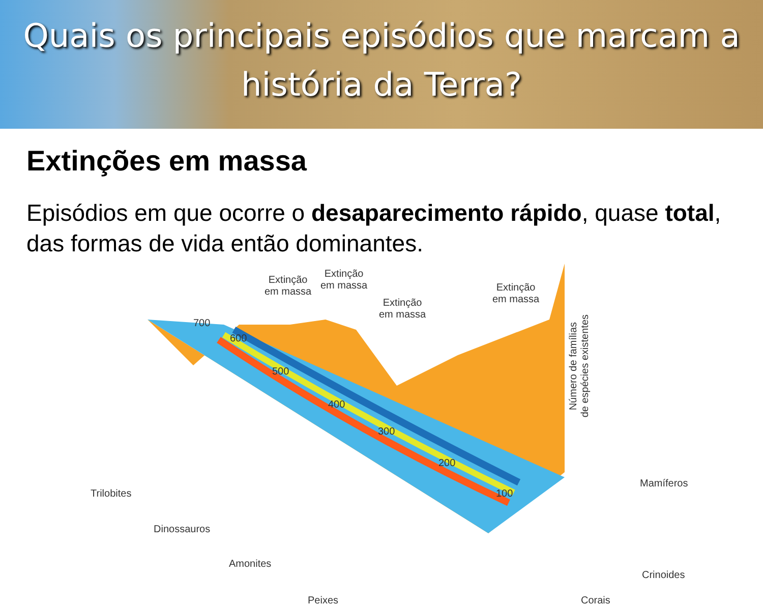Quais os principais episódios que marcam a
história da Terra?
Extinções em massa
Episódios em que ocorre o desaparecimento rápido, quase total, das formas de vida então dominantes.
Extinção
em massa
Extinção
em massa
Extinção
em massa
Extinção
em massa
700
600
500
400
300
200
100
Número de famílias
de espécies existentes
Trilobites
Dinossauros
Amonites
Peixes Corais
Crinoides
Mamíferos